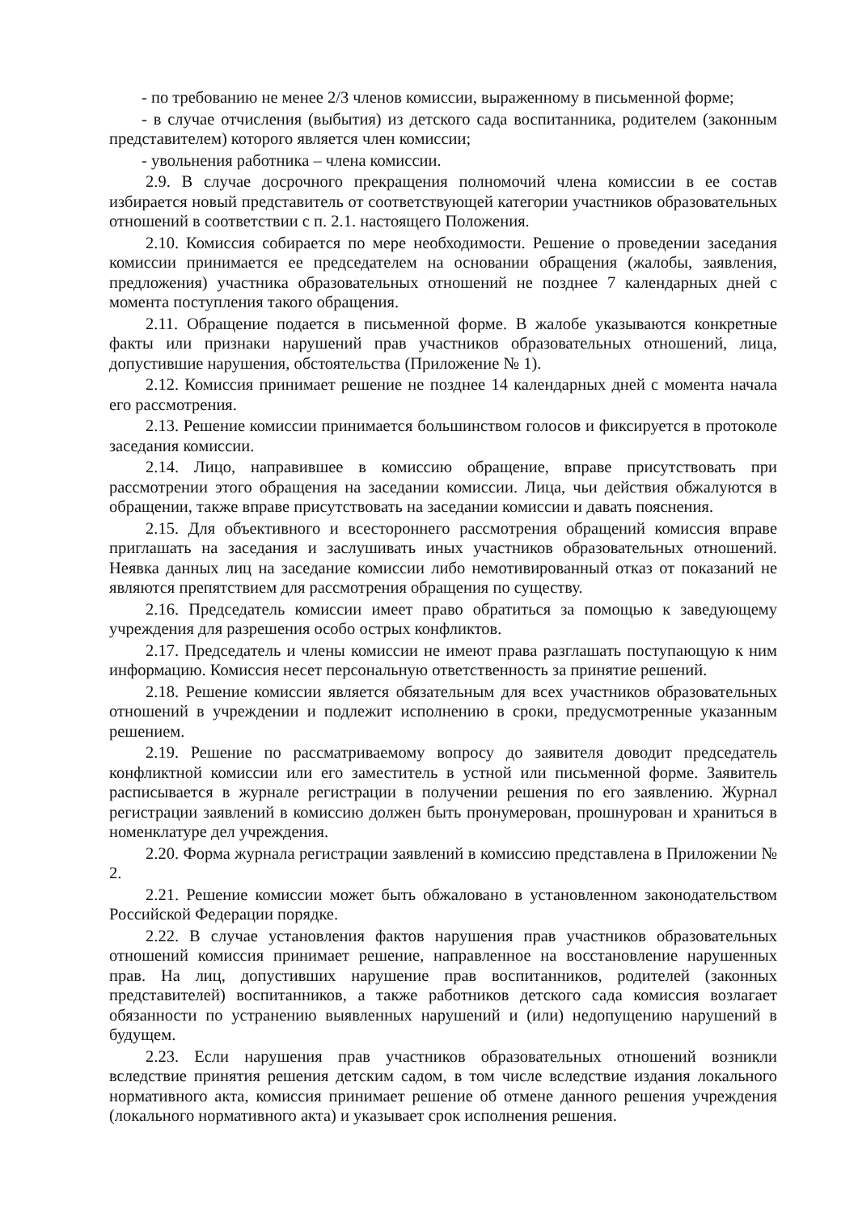- по требованию не менее 2/3 членов комиссии, выраженному в письменной форме;
- в случае отчисления (выбытия) из детского сада воспитанника, родителем (законным представителем) которого является член комиссии;
- увольнения работника – члена комиссии.
2.9. В случае досрочного прекращения полномочий члена комиссии в ее состав избирается новый представитель от соответствующей категории участников образовательных отношений в соответствии с п. 2.1. настоящего Положения.
2.10. Комиссия собирается по мере необходимости. Решение о проведении заседания комиссии принимается ее председателем на основании обращения (жалобы, заявления, предложения) участника образовательных отношений не позднее 7 календарных дней с момента поступления такого обращения.
2.11. Обращение подается в письменной форме. В жалобе указываются конкретные факты или признаки нарушений прав участников образовательных отношений, лица, допустившие нарушения, обстоятельства (Приложение № 1).
2.12. Комиссия принимает решение не позднее 14 календарных дней с момента начала его рассмотрения.
2.13. Решение комиссии принимается большинством голосов и фиксируется в протоколе заседания комиссии.
2.14. Лицо, направившее в комиссию обращение, вправе присутствовать при рассмотрении этого обращения на заседании комиссии. Лица, чьи действия обжалуются в обращении, также вправе присутствовать на заседании комиссии и давать пояснения.
2.15. Для объективного и всестороннего рассмотрения обращений комиссия вправе приглашать на заседания и заслушивать иных участников образовательных отношений. Неявка данных лиц на заседание комиссии либо немотивированный отказ от показаний не являются препятствием для рассмотрения обращения по существу.
2.16. Председатель комиссии имеет право обратиться за помощью к заведующему учреждения для разрешения особо острых конфликтов.
2.17. Председатель и члены комиссии не имеют права разглашать поступающую к ним информацию. Комиссия несет персональную ответственность за принятие решений.
2.18. Решение комиссии является обязательным для всех участников образовательных отношений в учреждении и подлежит исполнению в сроки, предусмотренные указанным решением.
2.19. Решение по рассматриваемому вопросу до заявителя доводит председатель конфликтной комиссии или его заместитель в устной или письменной форме. Заявитель расписывается в журнале регистрации в получении решения по его заявлению. Журнал регистрации заявлений в комиссию должен быть пронумерован, прошнурован и храниться в номенклатуре дел учреждения.
2.20. Форма журнала регистрации заявлений в комиссию представлена в Приложении № 2.
2.21. Решение комиссии может быть обжаловано в установленном законодательством Российской Федерации порядке.
2.22. В случае установления фактов нарушения прав участников образовательных отношений комиссия принимает решение, направленное на восстановление нарушенных прав. На лиц, допустивших нарушение прав воспитанников, родителей (законных представителей) воспитанников, а также работников детского сада комиссия возлагает обязанности по устранению выявленных нарушений и (или) недопущению нарушений в будущем.
2.23. Если нарушения прав участников образовательных отношений возникли вследствие принятия решения детским садом, в том числе вследствие издания локального нормативного акта, комиссия принимает решение об отмене данного решения учреждения (локального нормативного акта) и указывает срок исполнения решения.